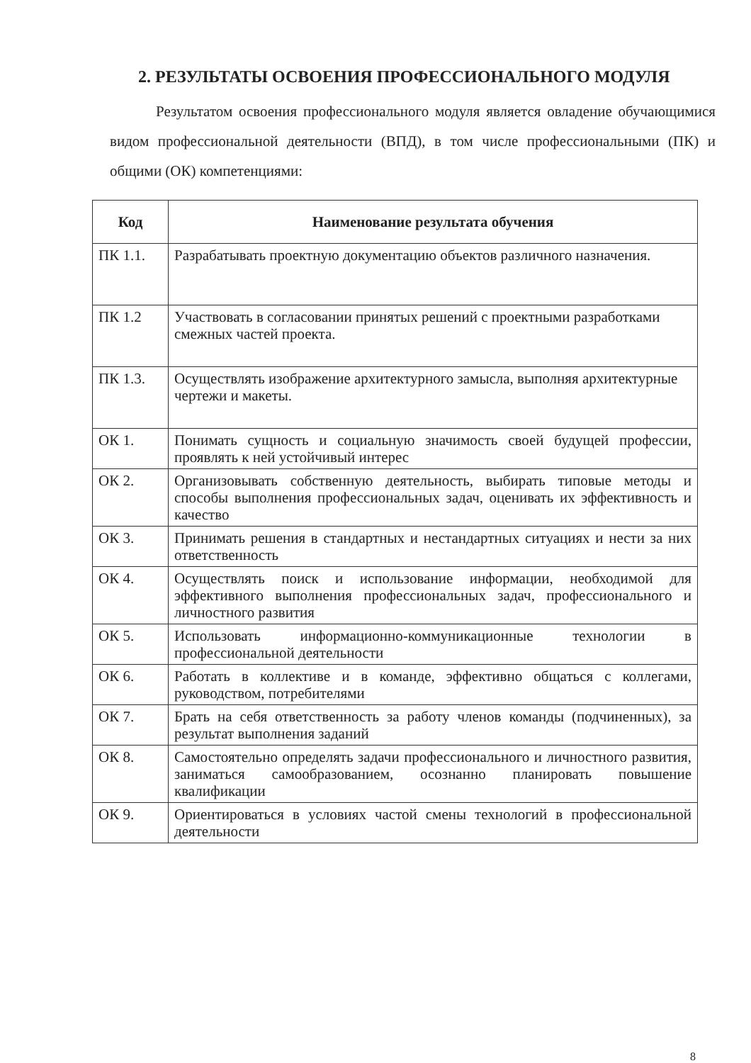2. РЕЗУЛЬТАТЫ ОСВОЕНИЯ ПРОФЕССИОНАЛЬНОГО МОДУЛЯ
Результатом освоения профессионального модуля является овладение обучающимися видом профессиональной деятельности (ВПД), в том числе профессиональными (ПК) и общими (ОК) компетенциями:
| Код | Наименование результата обучения |
| --- | --- |
| ПК 1.1. | Разрабатывать проектную документацию объектов различного назначения. |
| ПК 1.2 | Участвовать в согласовании принятых решений с проектными разработками смежных частей проекта. |
| ПК 1.3. | Осуществлять изображение архитектурного замысла, выполняя архитектурные чертежи и макеты. |
| ОК 1. | Понимать сущность и социальную значимость своей будущей профессии, проявлять к ней устойчивый интерес |
| ОК 2. | Организовывать собственную деятельность, выбирать типовые методы и способы выполнения профессиональных задач, оценивать их эффективность и качество |
| ОК 3. | Принимать решения в стандартных и нестандартных ситуациях и нести за них ответственность |
| ОК 4. | Осуществлять поиск и использование информации, необходимой для эффективного выполнения профессиональных задач, профессионального и личностного развития |
| ОК 5. | Использовать информационно-коммуникационные технологии в профессиональной деятельности |
| ОК 6. | Работать в коллективе и в команде, эффективно общаться с коллегами, руководством, потребителями |
| ОК 7. | Брать на себя ответственность за работу членов команды (подчиненных), за результат выполнения заданий |
| ОК 8. | Самостоятельно определять задачи профессионального и личностного развития, заниматься самообразованием, осознанно планировать повышение квалификации |
| ОК 9. | Ориентироваться в условиях частой смены технологий в профессиональной деятельности |
8